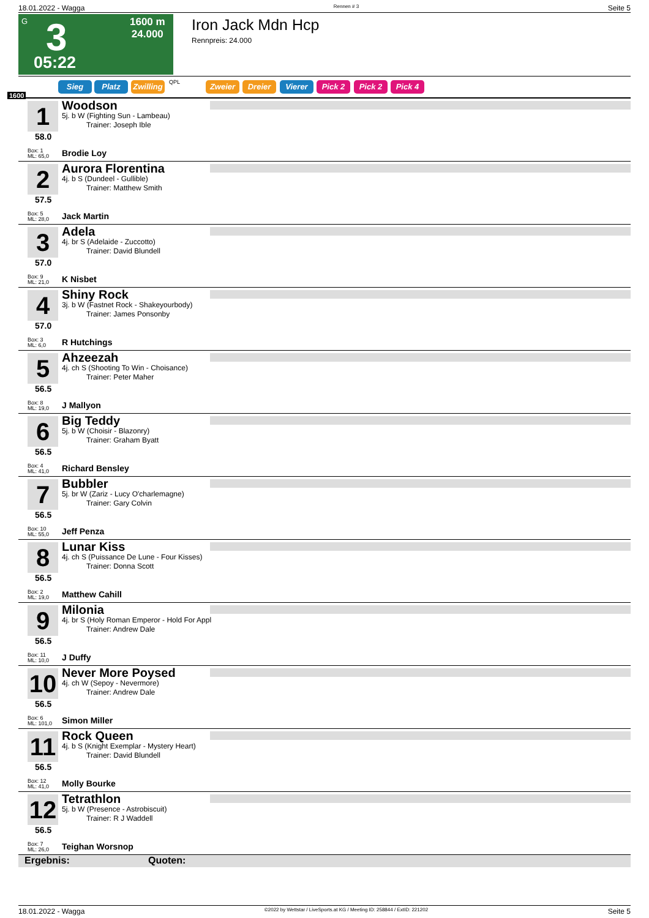18.01.2022 - Wagga Rennen # 3 Seite 5
G 3
1600 m
24.000
05:22
Iron Jack Mdn Hcp
Rennpreis: 24.000
Sieg Platz Zwilling QPL Zweier Dreier Vierer Pick 2 Pick 2 Pick 4
1600
1
58.0
Box: 1
ML: 65,0
Woodson
5j. b W (Fighting Sun - Lambeau)
Trainer: Joseph Ible
Brodie Loy
2
57.5
Box: 5
ML: 28,0
Aurora Florentina
4j. b S (Dundeel - Gullible)
Trainer: Matthew Smith
Jack Martin
3
57.0
Box: 9
ML: 21,0
Adela
4j. br S (Adelaide - Zuccotto)
Trainer: David Blundell
K Nisbet
4
57.0
Box: 3
ML: 6,0
Shiny Rock
3j. b W (Fastnet Rock - Shakeyourbody)
Trainer: James Ponsonby
R Hutchings
5
56.5
Box: 8
ML: 19,0
Ahzeezah
4j. ch S (Shooting To Win - Choisance)
Trainer: Peter Maher
J Mallyon
6
56.5
Box: 4
ML: 41,0
Big Teddy
5j. b W (Choisir - Blazonry)
Trainer: Graham Byatt
Richard Bensley
7
56.5
Box: 10
ML: 55,0
Bubbler
5j. br W (Zariz - Lucy O'charlemagne)
Trainer: Gary Colvin
Jeff Penza
8
56.5
Box: 2
ML: 19,0
Lunar Kiss
4j. ch S (Puissance De Lune - Four Kisses)
Trainer: Donna Scott
Matthew Cahill
9
56.5
Box: 11
ML: 10,0
Milonia
4j. br S (Holy Roman Emperor - Hold For Appl
Trainer: Andrew Dale
J Duffy
10
56.5
Box: 6
ML: 101,0
Never More Poysed
4j. ch W (Sepoy - Nevermore)
Trainer: Andrew Dale
Simon Miller
11
56.5
Box: 12
ML: 41,0
Rock Queen
4j. b S (Knight Exemplar - Mystery Heart)
Trainer: David Blundell
Molly Bourke
12
56.5
Box: 7
ML: 26,0
Tetrathlon
5j. b W (Presence - Astrobiscuit)
Trainer: R J Waddell
Teighan Worsnop
Ergebnis: Quoten:
18.01.2022 - Wagga ©2022 by Wettstar / LiveSports.at KG / Meeting ID: 258844 / ExtID: 221202 Seite 5